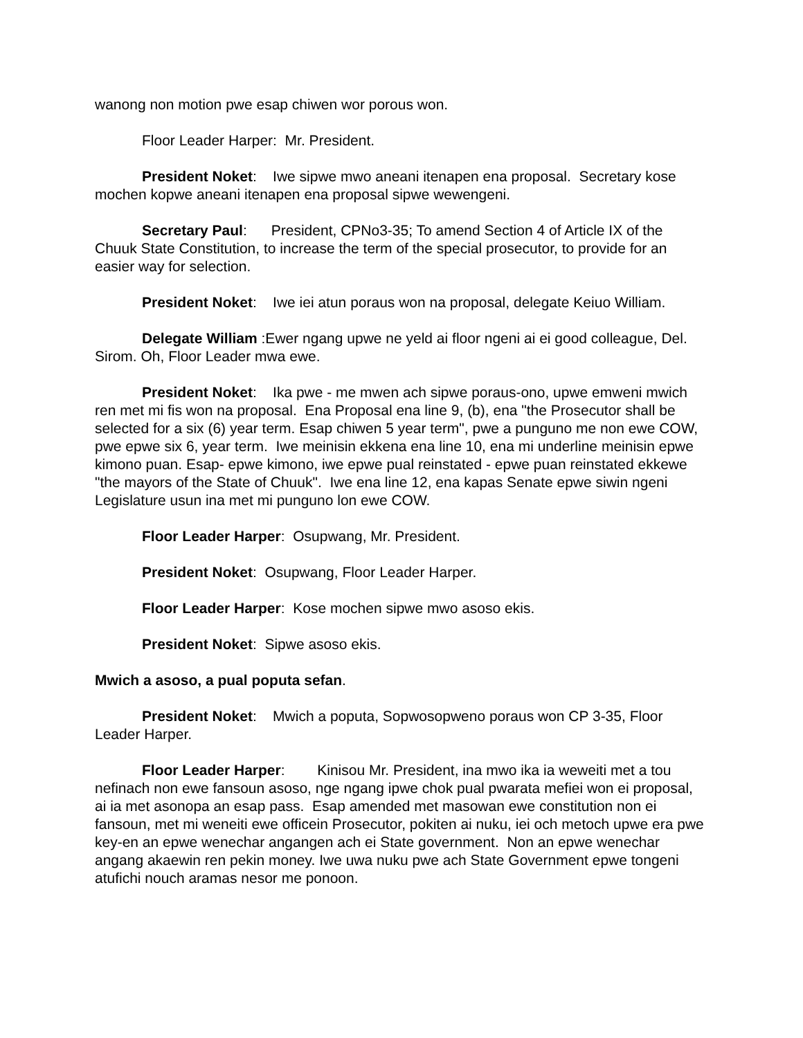wanong non motion pwe esap chiwen wor porous won.
Floor Leader Harper: Mr. President.
President Noket: Iwe sipwe mwo aneani itenapen ena proposal. Secretary kose mochen kopwe aneani itenapen ena proposal sipwe wewengeni.
Secretary Paul: President, CPNo3-35; To amend Section 4 of Article IX of the Chuuk State Constitution, to increase the term of the special prosecutor, to provide for an easier way for selection.
President Noket: Iwe iei atun poraus won na proposal, delegate Keiuo William.
Delegate William :Ewer ngang upwe ne yeld ai floor ngeni ai ei good colleague, Del. Sirom. Oh, Floor Leader mwa ewe.
President Noket: Ika pwe - me mwen ach sipwe poraus-ono, upwe emweni mwich ren met mi fis won na proposal. Ena Proposal ena line 9, (b), ena "the Prosecutor shall be selected for a six (6) year term. Esap chiwen 5 year term", pwe a punguno me non ewe COW, pwe epwe six 6, year term. Iwe meinisin ekkena ena line 10, ena mi underline meinisin epwe kimono puan. Esap- epwe kimono, iwe epwe pual reinstated - epwe puan reinstated ekkewe "the mayors of the State of Chuuk". Iwe ena line 12, ena kapas Senate epwe siwin ngeni Legislature usun ina met mi punguno lon ewe COW.
Floor Leader Harper: Osupwang, Mr. President.
President Noket: Osupwang, Floor Leader Harper.
Floor Leader Harper: Kose mochen sipwe mwo asoso ekis.
President Noket: Sipwe asoso ekis.
Mwich a asoso, a pual poputa sefan.
President Noket: Mwich a poputa, Sopwosopweno poraus won CP 3-35, Floor Leader Harper.
Floor Leader Harper: Kinisou Mr. President, ina mwo ika ia weweiti met a tou nefinach non ewe fansoun asoso, nge ngang ipwe chok pual pwarata mefiei won ei proposal, ai ia met asonopa an esap pass. Esap amended met masowan ewe constitution non ei fansoun, met mi weneiti ewe officein Prosecutor, pokiten ai nuku, iei och metoch upwe era pwe key-en an epwe wenechar angangen ach ei State government. Non an epwe wenechar angang akaewin ren pekin money. Iwe uwa nuku pwe ach State Government epwe tongeni atufichi nouch aramas nesor me ponoon.